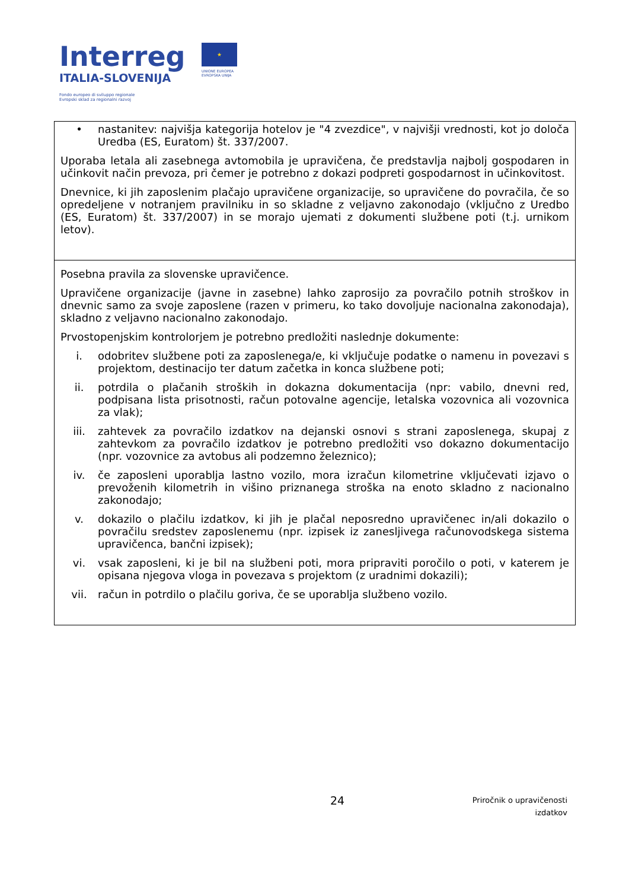Interreg
ITALIA-SLOVENIJA
Fondo europeo di sviluppo regionale
Evropski sklad za regionalni razvoj
★
UNIONE EUROPEA
EVROPSKA UNIJA
| • nastanitev: najvišja kategorija hotelov je "4 zvezdice", v najvišji vrednosti, kot jo določa Uredba (ES, Euratom) št. 337/2007. Uporaba letala ali zasebnega avtomobila je upravičena, če predstavlja najbolj gospodaren in učinkovit način prevoza, pri čemer je potrebno z dokazi podpreti gospodarnost in učinkovitost. Dnevnice, ki jih zaposlenim plačajo upravičene organizacije, so upravičene do povračila, če so opredeljene v notranjem pravilniku in so skladne z veljavno zakonodajo (vključno z Uredbo (ES, Euratom) št. 337/2007) in se morajo ujemati z dokumenti službene poti (t.j. urnikom letov). |
| Posebna pravila za slovenske upravičence. Upravičene organizacije (javne in zasebne) lahko zaprosijo za povračilo potnih stroškov in dnevnic samo za svoje zaposlene (razen v primeru, ko tako dovoljuje nacionalna zakonodaja), skladno z veljavno nacionalno zakonodajo. Prvostopenjskim kontrolorjem je potrebno predložiti naslednje dokumente: i. odobritev službene poti za zaposlenega/e, ki vključuje podatke o namenu in povezavi s projektom, destinacijo ter datum začetka in konca službene poti; ii. potrdila o plačanih stroških in dokazna dokumentacija (npr: vabilo, dnevni red, podpisana lista prisotnosti, račun potovalne agencije, letalska vozovnica ali vozovnica za vlak); iii. zahtevek za povračilo izdatkov na dejanski osnovi s strani zaposlenega, skupaj z zahtevkom za povračilo izdatkov je potrebno predložiti vso dokazno dokumentacijo (npr. vozovnice za avtobus ali podzemno železnico); iv. če zaposleni uporablja lastno vozilo, mora izračun kilometrine vključevati izjavo o prevoženih kilometrih in višino priznanega stroška na enoto skladno z nacionalno zakonodajo; v. dokazilo o plačilu izdatkov, ki jih je plačal neposredno upravičenec in/ali dokazilo o povračilu sredstev zaposlenemu (npr. izpisek iz zanesljivega računovodskega sistema upravičenca, bančni izpisek); vi. vsak zaposleni, ki je bil na službeni poti, mora pripraviti poročilo o poti, v katerem je opisana njegova vloga in povezava s projektom (z uradnimi dokazili); vii. račun in potrdilo o plačilu goriva, če se uporablja službeno vozilo. |
24 Priročnik o upravičenosti
izdatkov